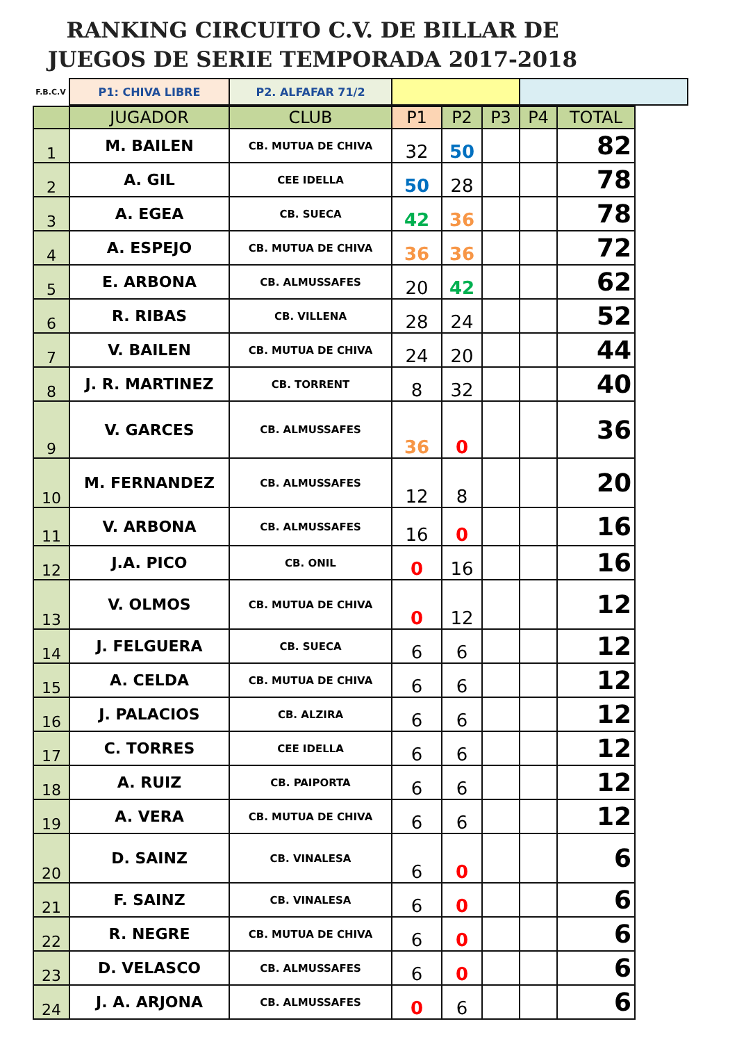RANKING CIRCUITO C.V. DE BILLAR DE JUEGOS DE SERIE TEMPORADA 2017-2018
| F.B.C.V | P1: CHIVA LIBRE | P2. ALFAFAR 71/2 | | |
| | JUGADOR | CLUB | P1 | P2 | P3 | P4 | TOTAL |
| --- | --- | --- | --- | --- | --- | --- | --- |
| 1 | M. BAILEN | CB. MUTUA DE CHIVA | 32 | 50 | | | 82 |
| 2 | A. GIL | CEE IDELLA | 50 | 28 | | | 78 |
| 3 | A. EGEA | CB. SUECA | 42 | 36 | | | 78 |
| 4 | A. ESPEJO | CB. MUTUA DE CHIVA | 36 | 36 | | | 72 |
| 5 | E. ARBONA | CB. ALMUSSAFES | 20 | 42 | | | 62 |
| 6 | R. RIBAS | CB. VILLENA | 28 | 24 | | | 52 |
| 7 | V. BAILEN | CB. MUTUA DE CHIVA | 24 | 20 | | | 44 |
| 8 | J. R. MARTINEZ | CB. TORRENT | 8 | 32 | | | 40 |
| 9 | V. GARCES | CB. ALMUSSAFES | 36 | 0 | | | 36 |
| 10 | M. FERNANDEZ | CB. ALMUSSAFES | 12 | 8 | | | 20 |
| 11 | V. ARBONA | CB. ALMUSSAFES | 16 | 0 | | | 16 |
| 12 | J.A. PICO | CB. ONIL | 0 | 16 | | | 16 |
| 13 | V. OLMOS | CB. MUTUA DE CHIVA | 0 | 12 | | | 12 |
| 14 | J. FELGUERA | CB. SUECA | 6 | 6 | | | 12 |
| 15 | A. CELDA | CB. MUTUA DE CHIVA | 6 | 6 | | | 12 |
| 16 | J. PALACIOS | CB. ALZIRA | 6 | 6 | | | 12 |
| 17 | C. TORRES | CEE IDELLA | 6 | 6 | | | 12 |
| 18 | A. RUIZ | CB. PAIPORTA | 6 | 6 | | | 12 |
| 19 | A. VERA | CB. MUTUA DE CHIVA | 6 | 6 | | | 12 |
| 20 | D. SAINZ | CB. VINALESA | 6 | 0 | | | 6 |
| 21 | F. SAINZ | CB. VINALESA | 6 | 0 | | | 6 |
| 22 | R. NEGRE | CB. MUTUA DE CHIVA | 6 | 0 | | | 6 |
| 23 | D. VELASCO | CB. ALMUSSAFES | 6 | 0 | | | 6 |
| 24 | J. A. ARJONA | CB. ALMUSSAFES | 0 | 6 | | | 6 |